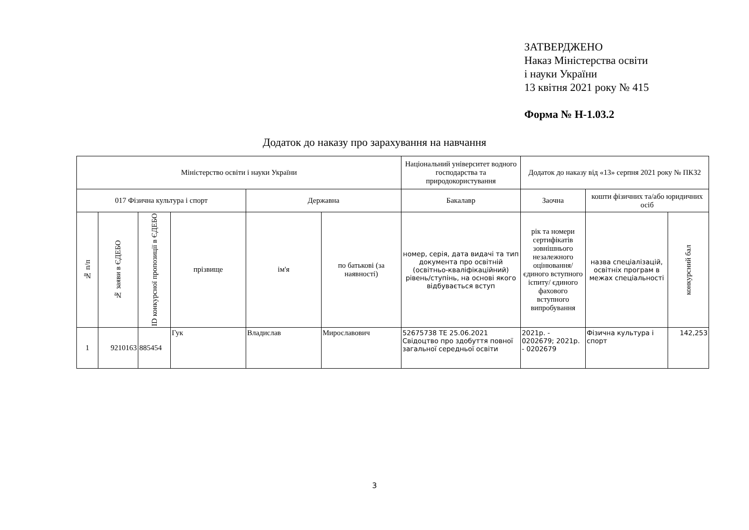ЗАТВЕРДЖЕНО
Наказ Міністерства освіти
і науки України
13 квітня 2021 року № 415
Форма № Н-1.03.2
Додаток до наказу про зарахування на навчання
| Міністерство освіти і науки України | | | | | | Національний університет водного господарства та природокористування | Додаток до наказу від «13» серпня 2021 року № ПКЗ2 | | |
| 017 Фізична культура і спорт | | | | Державна | | Бакалавр | Заочна | кошти фізичних та/або юридичних осіб | |
| № п/п | № заяви в ЄДЕБО | ID конкурсної пропозиції в ЄДЕБО | прізвище | ім'я | по батькові (за наявності) | номер, серія, дата видачі та тип документа про освітній (освітньо-кваліфікаційний) рівень/ступінь, на основі якого відбувається вступ | рік та номери сертифікатів зовнішнього незалежного оцінювання/ єдиного вступного іспиту/ єдиного фахового вступного випробування | назва спеціалізацій, освітніх програм в межах спеціальності | конкурсний бал |
| 1 | 9210163 | 885454 | Гук | Владислав | Мирославович | 52675738 ТЕ 25.06.2021 Свідоцтво про здобуття повної загальної середньої освіти | 2021р. - 0202679; 2021р. - 0202679 | Фізична культура і спорт | 142,253 |
3